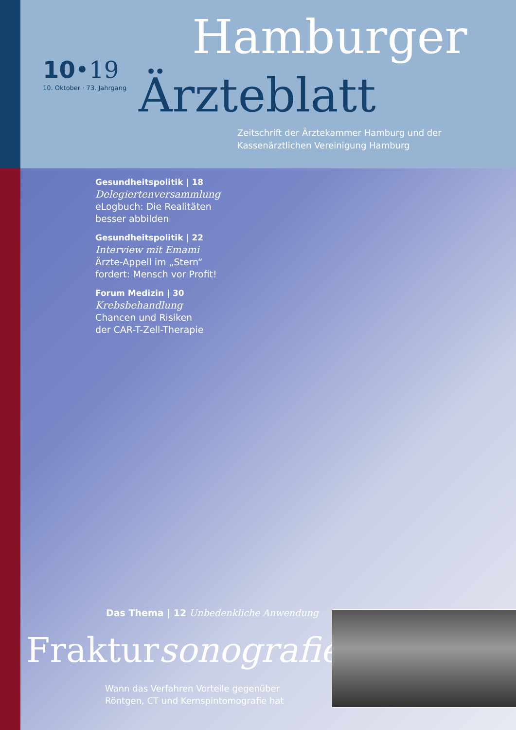10•19
10. Oktober · 73. Jahrgang
Hamburger
Ärzteblatt
Zeitschrift der Ärztekammer Hamburg und der
Kassenärztlichen Vereinigung Hamburg
Gesundheitspolitik | 18
Delegiertenversammlung
eLogbuch: Die Realitäten
besser abbilden
Gesundheitspolitik | 22
Interview mit Emami
Ärzte-Appell im „Stern“
fordert: Mensch vor Profit!
Forum Medizin | 30
Krebsbehandlung
Chancen und Risiken
der CAR-T-Zell-Therapie
Das Thema | 12 Unbedenkliche Anwendung
Fraktursonografie
Wann das Verfahren Vorteile gegenüber
Röntgen, CT und Kernspintomografie hat